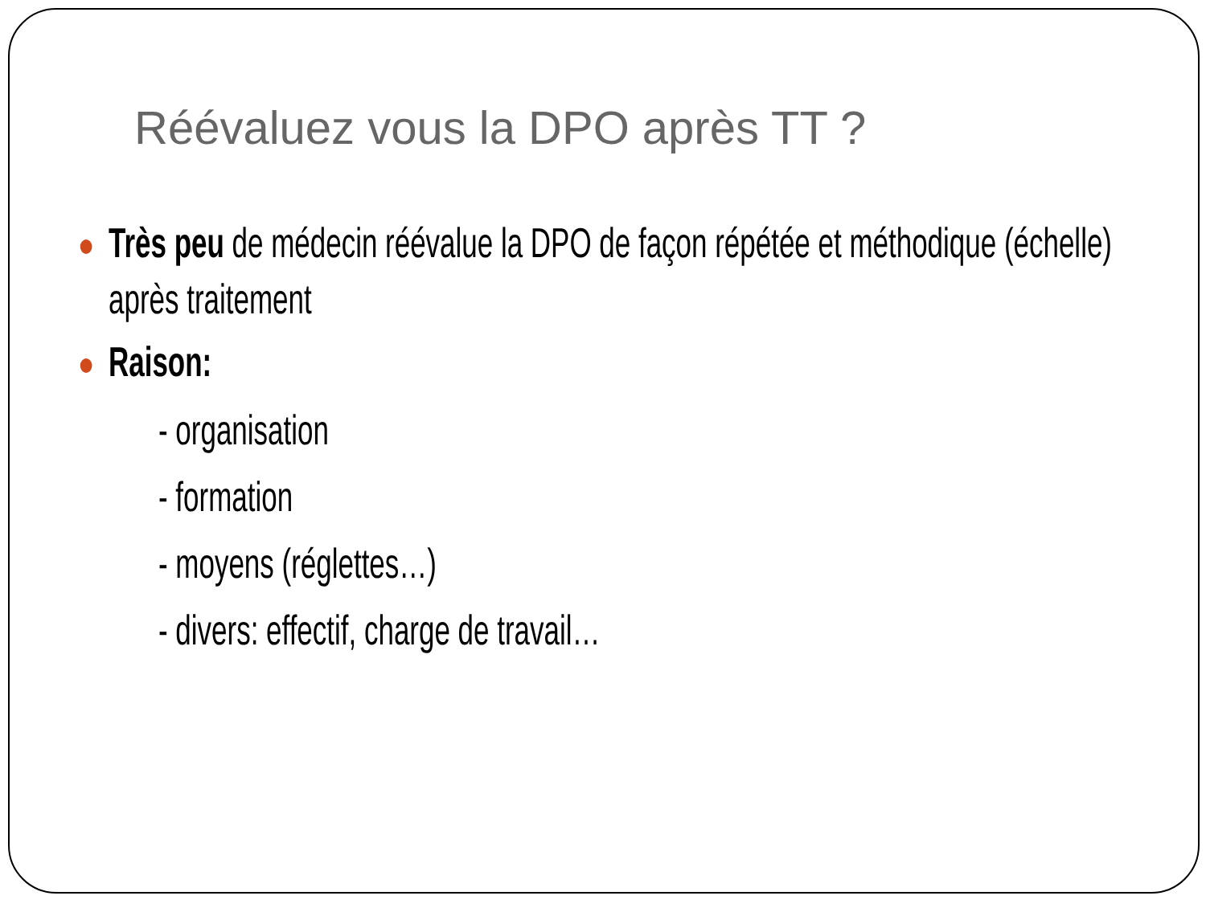Réévaluez vous la DPO après TT ?
Très peu de médecin réévalue la DPO de façon répétée et méthodique (échelle) après traitement
Raison:
- organisation
- formation
- moyens (réglettes…)
- divers: effectif, charge de travail…